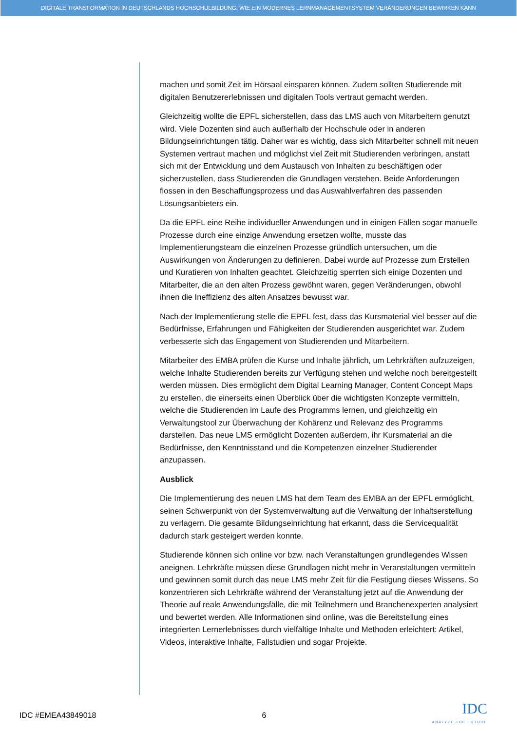DIGITALE TRANSFORMATION IN DEUTSCHLANDS HOCHSCHULBILDUNG: WIE EIN MODERNES LERNMANAGEMENTSYSTEM VERÄNDERUNGEN BEWIRKEN KANN
machen und somit Zeit im Hörsaal einsparen können. Zudem sollten Studierende mit digitalen Benutzererlebnissen und digitalen Tools vertraut gemacht werden.
Gleichzeitig wollte die EPFL sicherstellen, dass das LMS auch von Mitarbeitern genutzt wird. Viele Dozenten sind auch außerhalb der Hochschule oder in anderen Bildungseinrichtungen tätig. Daher war es wichtig, dass sich Mitarbeiter schnell mit neuen Systemen vertraut machen und möglichst viel Zeit mit Studierenden verbringen, anstatt sich mit der Entwicklung und dem Austausch von Inhalten zu beschäftigen oder sicherzustellen, dass Studierenden die Grundlagen verstehen. Beide Anforderungen flossen in den Beschaffungsprozess und das Auswahlverfahren des passenden Lösungsanbieters ein.
Da die EPFL eine Reihe individueller Anwendungen und in einigen Fällen sogar manuelle Prozesse durch eine einzige Anwendung ersetzen wollte, musste das Implementierungsteam die einzelnen Prozesse gründlich untersuchen, um die Auswirkungen von Änderungen zu definieren. Dabei wurde auf Prozesse zum Erstellen und Kuratieren von Inhalten geachtet. Gleichzeitig sperrten sich einige Dozenten und Mitarbeiter, die an den alten Prozess gewöhnt waren, gegen Veränderungen, obwohl ihnen die Ineffizienz des alten Ansatzes bewusst war.
Nach der Implementierung stelle die EPFL fest, dass das Kursmaterial viel besser auf die Bedürfnisse, Erfahrungen und Fähigkeiten der Studierenden ausgerichtet war. Zudem verbesserte sich das Engagement von Studierenden und Mitarbeitern.
Mitarbeiter des EMBA prüfen die Kurse und Inhalte jährlich, um Lehrkräften aufzuzeigen, welche Inhalte Studierenden bereits zur Verfügung stehen und welche noch bereitgestellt werden müssen. Dies ermöglicht dem Digital Learning Manager, Content Concept Maps zu erstellen, die einerseits einen Überblick über die wichtigsten Konzepte vermitteln, welche die Studierenden im Laufe des Programms lernen, und gleichzeitig ein Verwaltungstool zur Überwachung der Kohärenz und Relevanz des Programms darstellen. Das neue LMS ermöglicht Dozenten außerdem, ihr Kursmaterial an die Bedürfnisse, den Kenntnisstand und die Kompetenzen einzelner Studierender anzupassen.
Ausblick
Die Implementierung des neuen LMS hat dem Team des EMBA an der EPFL ermöglicht, seinen Schwerpunkt von der Systemverwaltung auf die Verwaltung der Inhaltserstellung zu verlagern. Die gesamte Bildungseinrichtung hat erkannt, dass die Servicequalität dadurch stark gesteigert werden konnte.
Studierende können sich online vor bzw. nach Veranstaltungen grundlegendes Wissen aneignen. Lehrkräfte müssen diese Grundlagen nicht mehr in Veranstaltungen vermitteln und gewinnen somit durch das neue LMS mehr Zeit für die Festigung dieses Wissens. So konzentrieren sich Lehrkräfte während der Veranstaltung jetzt auf die Anwendung der Theorie auf reale Anwendungsfälle, die mit Teilnehmern und Branchenexperten analysiert und bewertet werden. Alle Informationen sind online, was die Bereitstellung eines integrierten Lernerlebnisses durch vielfältige Inhalte und Methoden erleichtert: Artikel, Videos, interaktive Inhalte, Fallstudien und sogar Projekte.
IDC #EMEA43849018 6
IDC
ANALYZE THE FUTURE